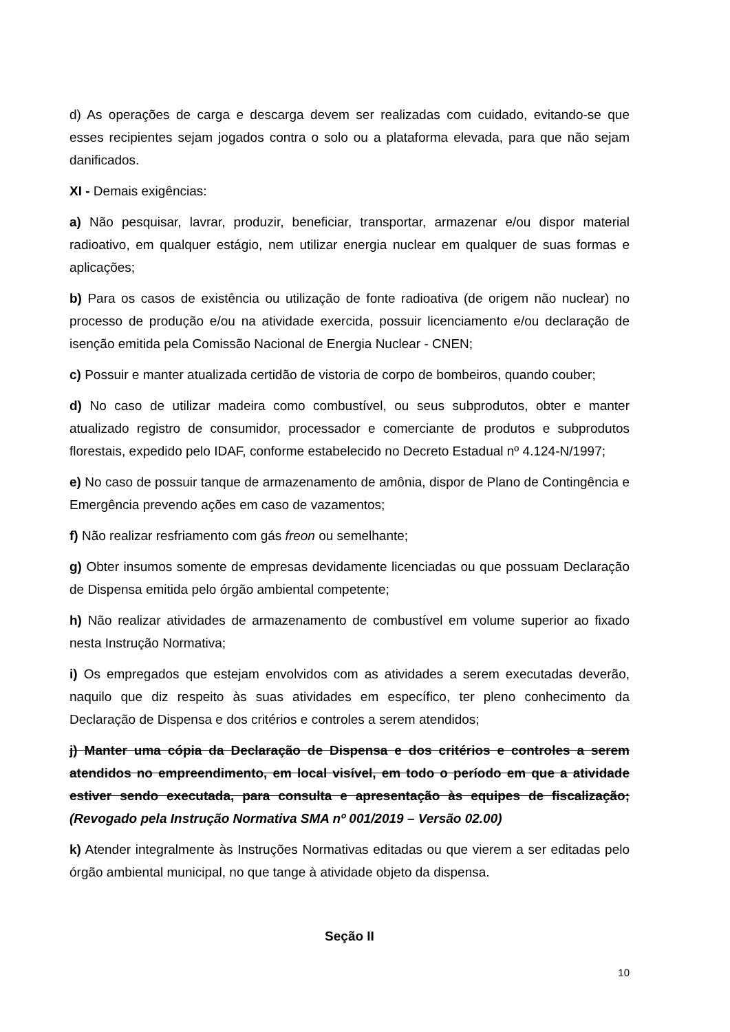d) As operações de carga e descarga devem ser realizadas com cuidado, evitando-se que esses recipientes sejam jogados contra o solo ou a plataforma elevada, para que não sejam danificados.
XI - Demais exigências:
a) Não pesquisar, lavrar, produzir, beneficiar, transportar, armazenar e/ou dispor material radioativo, em qualquer estágio, nem utilizar energia nuclear em qualquer de suas formas e aplicações;
b) Para os casos de existência ou utilização de fonte radioativa (de origem não nuclear) no processo de produção e/ou na atividade exercida, possuir licenciamento e/ou declaração de isenção emitida pela Comissão Nacional de Energia Nuclear - CNEN;
c) Possuir e manter atualizada certidão de vistoria de corpo de bombeiros, quando couber;
d) No caso de utilizar madeira como combustível, ou seus subprodutos, obter e manter atualizado registro de consumidor, processador e comerciante de produtos e subprodutos florestais, expedido pelo IDAF, conforme estabelecido no Decreto Estadual nº 4.124-N/1997;
e) No caso de possuir tanque de armazenamento de amônia, dispor de Plano de Contingência e Emergência prevendo ações em caso de vazamentos;
f) Não realizar resfriamento com gás freon ou semelhante;
g) Obter insumos somente de empresas devidamente licenciadas ou que possuam Declaração de Dispensa emitida pelo órgão ambiental competente;
h) Não realizar atividades de armazenamento de combustível em volume superior ao fixado nesta Instrução Normativa;
i) Os empregados que estejam envolvidos com as atividades a serem executadas deverão, naquilo que diz respeito às suas atividades em específico, ter pleno conhecimento da Declaração de Dispensa e dos critérios e controles a serem atendidos;
j) Manter uma cópia da Declaração de Dispensa e dos critérios e controles a serem atendidos no empreendimento, em local visível, em todo o período em que a atividade estiver sendo executada, para consulta e apresentação às equipes de fiscalização; (Revogado pela Instrução Normativa SMA nº 001/2019 – Versão 02.00)
k) Atender integralmente às Instruções Normativas editadas ou que vierem a ser editadas pelo órgão ambiental municipal, no que tange à atividade objeto da dispensa.
Seção II
10